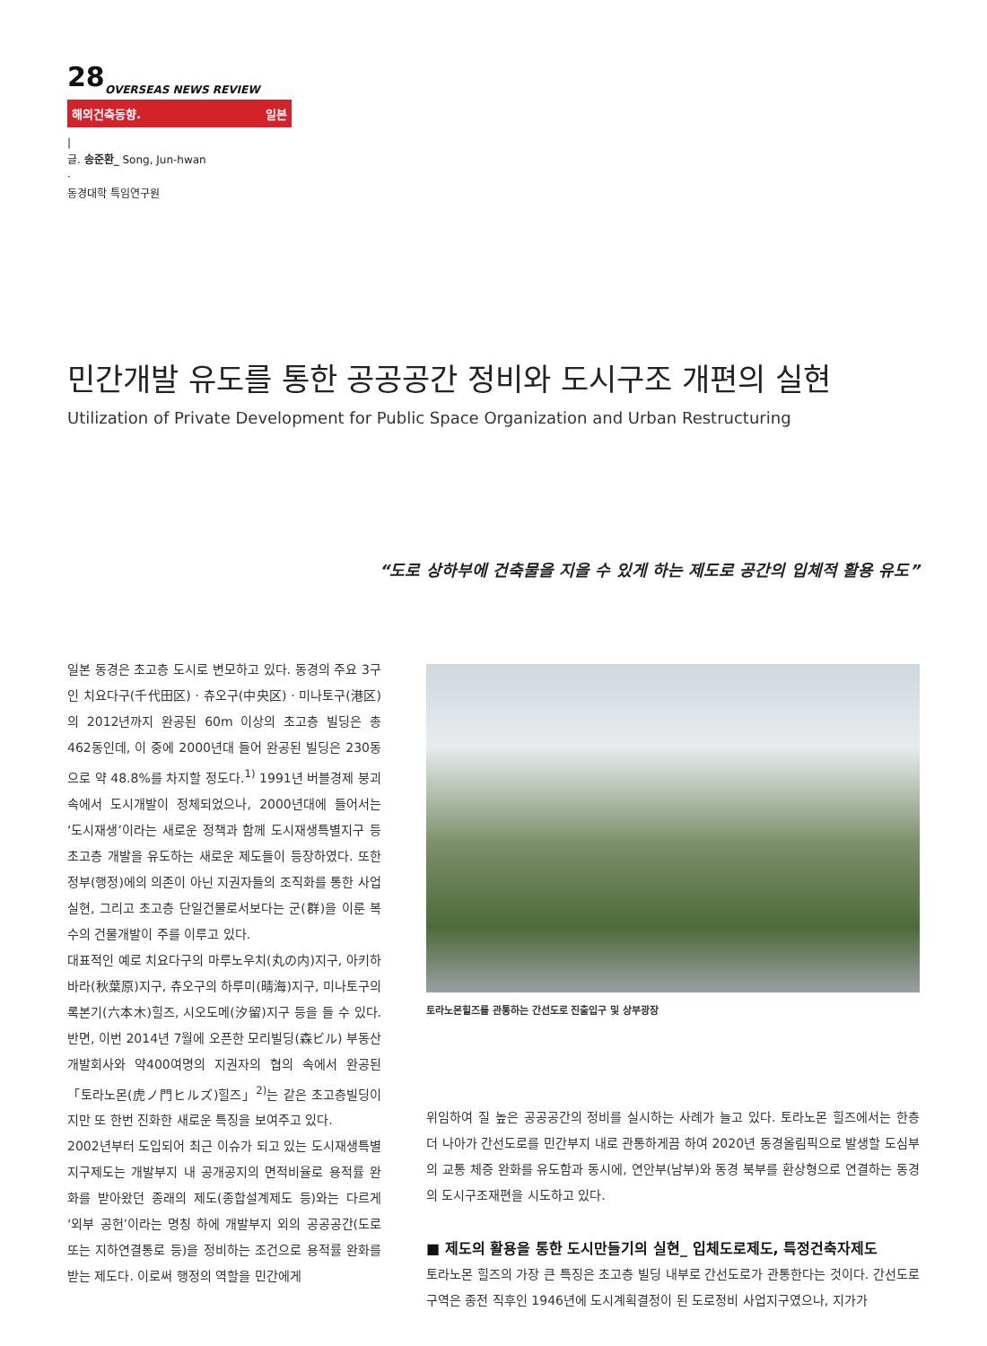28
OVERSEAS NEWS REVIEW
해외건축동향. 일본
|
글. 송준환_ Song, Jun-hwan
·
동경대학 특임연구원
민간개발 유도를 통한 공공공간 정비와 도시구조 개편의 실현
Utilization of Private Development for Public Space Organization and Urban Restructuring
“도로 상하부에 건축물을 지을 수 있게 하는 제도로 공간의 입체적 활용 유도”
일본 동경은 초고층 도시로 변모하고 있다. 동경의 주요 3구인 치요다구(千代田区) · 츄오구(中央区) · 미나토구(港区)의 2012년까지 완공된 60m 이상의 초고층 빌딩은 총 462동인데, 이 중에 2000년대 들어 완공된 빌딩은 230동으로 약 48.8%를 차지할 정도다.<sup>1)</sup> 1991년 버블경제 붕괴 속에서 도시개발이 정체되었으나, 2000년대에 들어서는 ‘도시재생’이라는 새로운 정책과 함께 도시재생특별지구 등 초고층 개발을 유도하는 새로운 제도들이 등장하였다. 또한 정부(행정)에의 의존이 아닌 지권자들의 조직화를 통한 사업실현, 그리고 초고층 단일건물로서보다는 군(群)을 이룬 복수의 건물개발이 주를 이루고 있다.
대표적인 예로 치요다구의 마루노우치(丸の内)지구, 아키하바라(秋葉原)지구, 츄오구의 하루미(晴海)지구, 미나토구의 록본기(六本木)힐즈, 시오도메(汐留)지구 등을 들 수 있다. 반면, 이번 2014년 7월에 오픈한 모리빌딩(森ビル) 부동산 개발회사와 약400여명의 지권자의 협의 속에서 완공된 「토라노몬(虎ノ門ヒルズ)힐즈」<sup>2)</sup>는 같은 초고층빌딩이지만 또 한번 진화한 새로운 특징을 보여주고 있다.
2002년부터 도입되어 최근 이슈가 되고 있는 도시재생특별지구제도는 개발부지 내 공개공지의 면적비율로 용적률 완화를 받아왔던 종래의 제도(종합설계제도 등)와는 다르게 ‘외부 공헌’이라는 명칭 하에 개발부지 외의 공공공간(도로 또는 지하연결통로 등)을 정비하는 조건으로 용적률 완화를 받는 제도다. 이로써 행정의 역할을 민간에게
토라노몬힐즈를 관통하는 간선도로 진출입구 및 상부광장
위임하여 질 높은 공공공간의 정비를 실시하는 사례가 늘고 있다. 토라노몬 힐즈에서는 한층 더 나아가 간선도로를 민간부지 내로 관통하게끔 하여 2020년 동경올림픽으로 발생할 도심부의 교통 체증 완화를 유도함과 동시에, 연안부(남부)와 동경 북부를 환상형으로 연결하는 동경의 도시구조재편을 시도하고 있다.
■ 제도의 활용을 통한 도시만들기의 실현_ 입체도로제도, 특정건축자제도
토라노몬 힐즈의 가장 큰 특징은 초고층 빌딩 내부로 간선도로가 관통한다는 것이다. 간선도로구역은 종전 직후인 1946년에 도시계획결정이 된 도로정비 사업지구였으나, 지가가